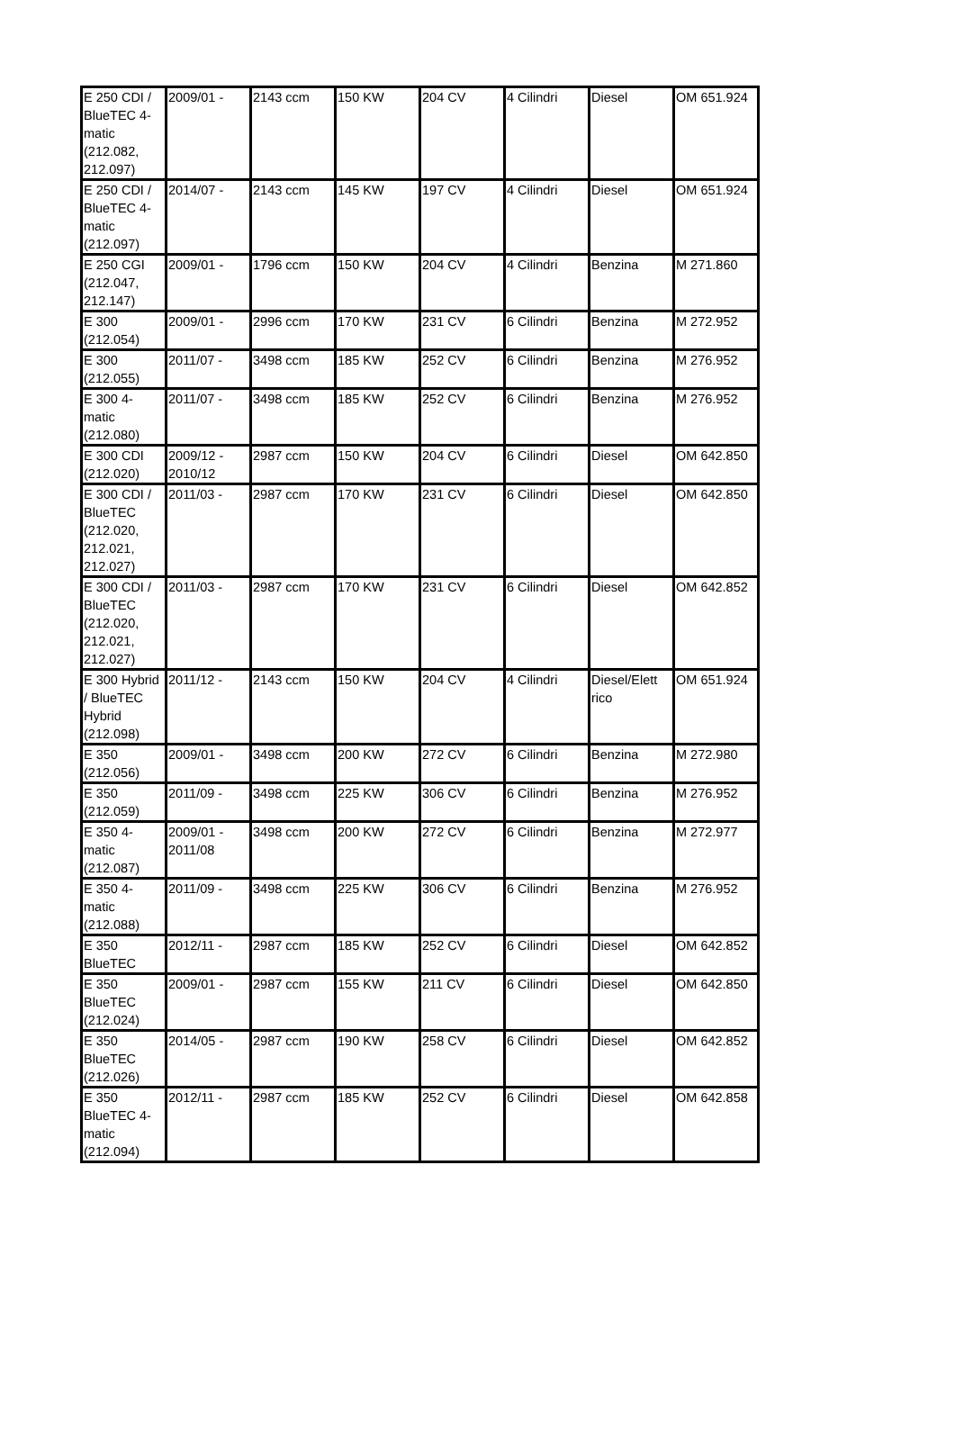| E 250 CDI / BlueTEC 4-matic (212.082, 212.097) | 2009/01 - | 2143 ccm | 150 KW | 204 CV | 4 Cilindri | Diesel | OM 651.924 |
| E 250 CDI / BlueTEC 4-matic (212.097) | 2014/07 - | 2143 ccm | 145 KW | 197 CV | 4 Cilindri | Diesel | OM 651.924 |
| E 250 CGI (212.047, 212.147) | 2009/01 - | 1796 ccm | 150 KW | 204 CV | 4 Cilindri | Benzina | M 271.860 |
| E 300 (212.054) | 2009/01 - | 2996 ccm | 170 KW | 231 CV | 6 Cilindri | Benzina | M 272.952 |
| E 300 (212.055) | 2011/07 - | 3498 ccm | 185 KW | 252 CV | 6 Cilindri | Benzina | M 276.952 |
| E 300 4-matic (212.080) | 2011/07 - | 3498 ccm | 185 KW | 252 CV | 6 Cilindri | Benzina | M 276.952 |
| E 300 CDI (212.020) | 2009/12 - 2010/12 | 2987 ccm | 150 KW | 204 CV | 6 Cilindri | Diesel | OM 642.850 |
| E 300 CDI / BlueTEC (212.020, 212.021, 212.027) | 2011/03 - | 2987 ccm | 170 KW | 231 CV | 6 Cilindri | Diesel | OM 642.850 |
| E 300 CDI / BlueTEC (212.020, 212.021, 212.027) | 2011/03 - | 2987 ccm | 170 KW | 231 CV | 6 Cilindri | Diesel | OM 642.852 |
| E 300 Hybrid / BlueTEC Hybrid (212.098) | 2011/12 - | 2143 ccm | 150 KW | 204 CV | 4 Cilindri | Diesel/Elett rico | OM 651.924 |
| E 350 (212.056) | 2009/01 - | 3498 ccm | 200 KW | 272 CV | 6 Cilindri | Benzina | M 272.980 |
| E 350 (212.059) | 2011/09 - | 3498 ccm | 225 KW | 306 CV | 6 Cilindri | Benzina | M 276.952 |
| E 350 4-matic (212.087) | 2009/01 - 2011/08 | 3498 ccm | 200 KW | 272 CV | 6 Cilindri | Benzina | M 272.977 |
| E 350 4-matic (212.088) | 2011/09 - | 3498 ccm | 225 KW | 306 CV | 6 Cilindri | Benzina | M 276.952 |
| E 350 BlueTEC | 2012/11 - | 2987 ccm | 185 KW | 252 CV | 6 Cilindri | Diesel | OM 642.852 |
| E 350 BlueTEC (212.024) | 2009/01 - | 2987 ccm | 155 KW | 211 CV | 6 Cilindri | Diesel | OM 642.850 |
| E 350 BlueTEC (212.026) | 2014/05 - | 2987 ccm | 190 KW | 258 CV | 6 Cilindri | Diesel | OM 642.852 |
| E 350 BlueTEC 4-matic (212.094) | 2012/11 - | 2987 ccm | 185 KW | 252 CV | 6 Cilindri | Diesel | OM 642.858 |